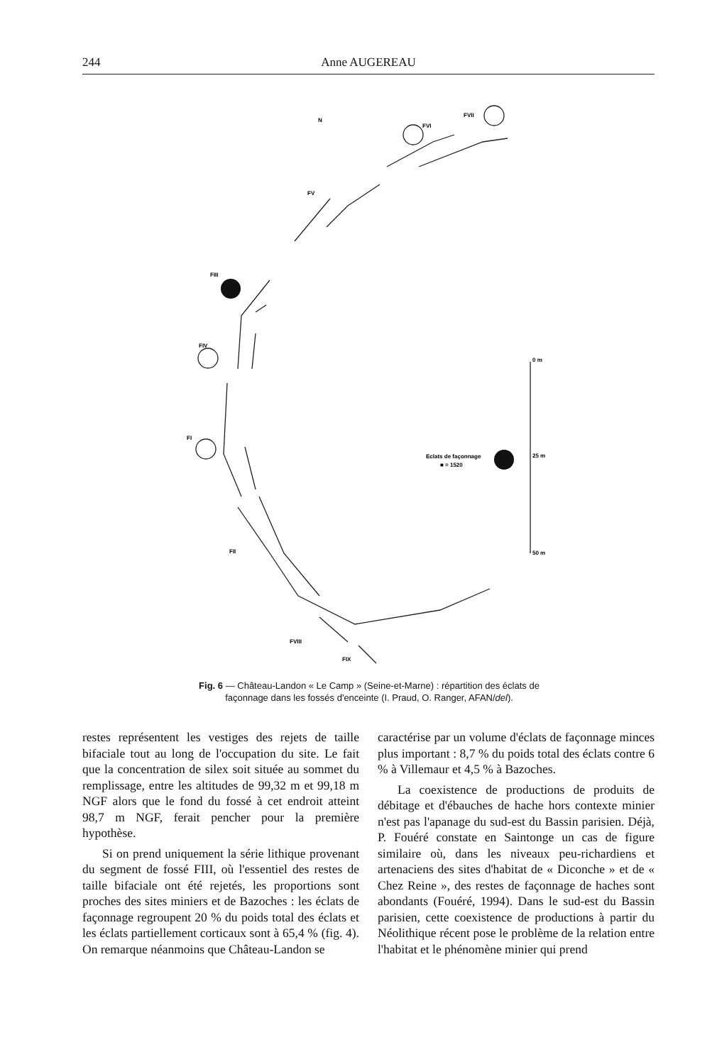244 Anne AUGEREAU
FVI
FVII
FV
FIII
FIV
FI
FII
FVIII
FIX
Eclats de façonnage
■ = 1520
0 m
25 m
50 m
N
Fig. 6 — Château-Landon « Le Camp » (Seine-et-Marne) : répartition des éclats de façonnage dans les fossés d'enceinte (I. Praud, O. Ranger, AFAN/del).
restes représentent les vestiges des rejets de taille bifaciale tout au long de l'occupation du site. Le fait que la concentration de silex soit située au sommet du remplissage, entre les altitudes de 99,32 m et 99,18 m NGF alors que le fond du fossé à cet endroit atteint 98,7 m NGF, ferait pencher pour la première hypothèse.
Si on prend uniquement la série lithique provenant du segment de fossé FIII, où l'essentiel des restes de taille bifaciale ont été rejetés, les proportions sont proches des sites miniers et de Bazoches : les éclats de façonnage regroupent 20 % du poids total des éclats et les éclats partiellement corticaux sont à 65,4 % (fig. 4). On remarque néanmoins que Château-Landon se
caractérise par un volume d'éclats de façonnage minces plus important : 8,7 % du poids total des éclats contre 6 % à Villemaur et 4,5 % à Bazoches.
La coexistence de productions de produits de débitage et d'ébauches de hache hors contexte minier n'est pas l'apanage du sud-est du Bassin parisien. Déjà, P. Fouéré constate en Saintonge un cas de figure similaire où, dans les niveaux peu-richardiens et artenaciens des sites d'habitat de « Diconche » et de « Chez Reine », des restes de façonnage de haches sont abondants (Fouéré, 1994). Dans le sud-est du Bassin parisien, cette coexistence de productions à partir du Néolithique récent pose le problème de la relation entre l'habitat et le phénomène minier qui prend